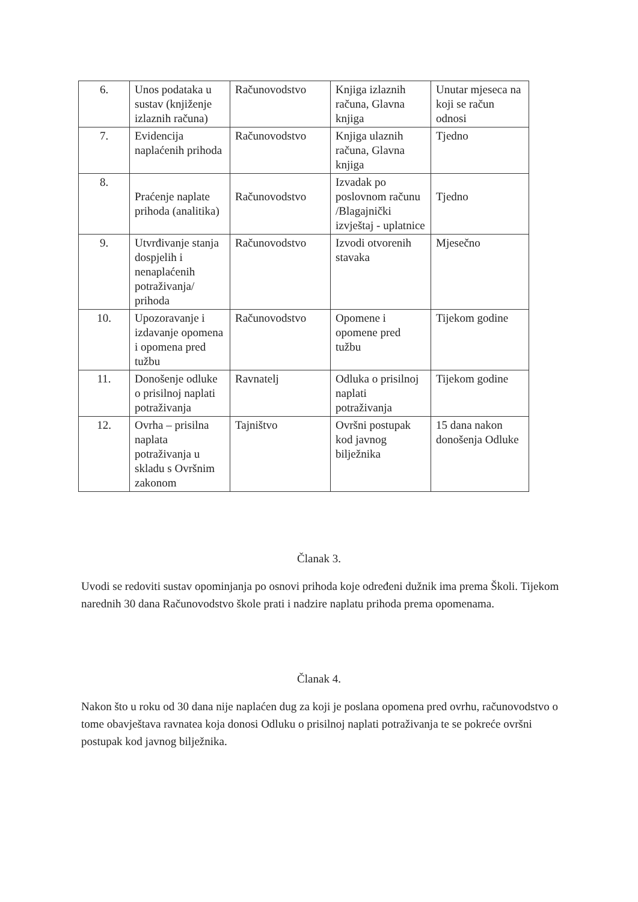| 6. | Unos podataka u sustav (knjiženje izlaznih računa) | Računovodstvo | Knjiga izlaznih računa, Glavna knjiga | Unutar mjeseca na koji se račun odnosi |
| 7. | Evidencija naplaćenih prihoda | Računovodstvo | Knjiga ulaznih računa, Glavna knjiga | Tjedno |
| 8. | Praćenje naplate prihoda (analitika) | Računovodstvo | Izvadak po poslovnom računu /Blagajnički izvještaj - uplatnice | Tjedno |
| 9. | Utvrđivanje stanja dospjelih i nenaplaćenih potraživanja/ prihoda | Računovodstvo | Izvodi otvorenih stavaka | Mjesečno |
| 10. | Upozoravanje i izdavanje opomena i opomena pred tužbu | Računovodstvo | Opomene i opomene pred tužbu | Tijekom godine |
| 11. | Donošenje odluke o prisilnoj naplati potraživanja | Ravnatelj | Odluka o prisilnoj naplati potraživanja | Tijekom godine |
| 12. | Ovrha – prisilna naplata potraživanja u skladu s Ovršnim zakonom | Tajništvo | Ovršni postupak kod javnog bilježnika | 15 dana nakon donošenja Odluke |
Članak 3.
Uvodi se redoviti sustav opominjanja po osnovi prihoda koje određeni dužnik ima prema Školi. Tijekom narednih 30 dana Računovodstvo škole prati i nadzire naplatu prihoda prema opomenama.
Članak 4.
Nakon što u roku od 30 dana nije naplaćen dug za koji je poslana opomena pred ovrhu, računovodstvo o tome obavještava ravnatea koja donosi Odluku o prisilnoj naplati potraživanja te se pokreće ovršni postupak kod javnog bilježnika.